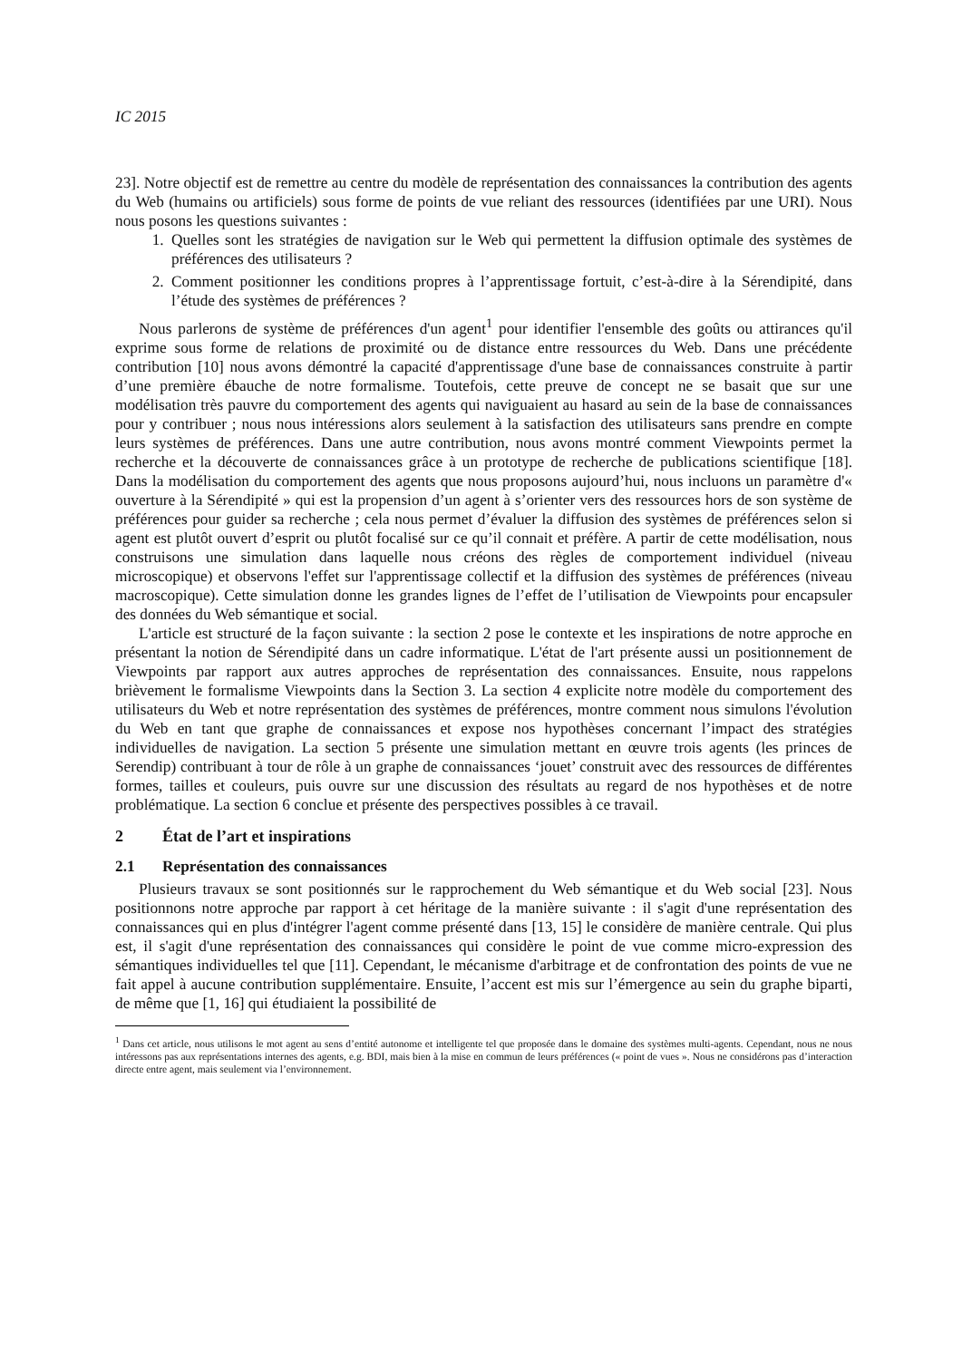IC 2015
23]. Notre objectif est de remettre au centre du modèle de représentation des connaissances la contribution des agents du Web (humains ou artificiels) sous forme de points de vue reliant des ressources (identifiées par une URI). Nous nous posons les questions suivantes :
1. Quelles sont les stratégies de navigation sur le Web qui permettent la diffusion optimale des systèmes de préférences des utilisateurs ?
2. Comment positionner les conditions propres à l’apprentissage fortuit, c’est-à-dire à la Sérendipité, dans l’étude des systèmes de préférences ?
Nous parlerons de système de préférences d'un agent<sup>1</sup> pour identifier l'ensemble des goûts ou attirances qu'il exprime sous forme de relations de proximité ou de distance entre ressources du Web. Dans une précédente contribution [10] nous avons démontré la capacité d'apprentissage d'une base de connaissances construite à partir d’une première ébauche de notre formalisme. Toutefois, cette preuve de concept ne se basait que sur une modélisation très pauvre du comportement des agents qui naviguaient au hasard au sein de la base de connaissances pour y contribuer ; nous nous intéressions alors seulement à la satisfaction des utilisateurs sans prendre en compte leurs systèmes de préférences. Dans une autre contribution, nous avons montré comment Viewpoints permet la recherche et la découverte de connaissances grâce à un prototype de recherche de publications scientifique [18]. Dans la modélisation du comportement des agents que nous proposons aujourd’hui, nous incluons un paramètre d'« ouverture à la Sérendipité » qui est la propension d’un agent à s’orienter vers des ressources hors de son système de préférences pour guider sa recherche ; cela nous permet d’évaluer la diffusion des systèmes de préférences selon si agent est plutôt ouvert d’esprit ou plutôt focalisé sur ce qu’il connait et préfère. A partir de cette modélisation, nous construisons une simulation dans laquelle nous créons des règles de comportement individuel (niveau microscopique) et observons l'effet sur l'apprentissage collectif et la diffusion des systèmes de préférences (niveau macroscopique). Cette simulation donne les grandes lignes de l’effet de l’utilisation de Viewpoints pour encapsuler des données du Web sémantique et social.
L'article est structuré de la façon suivante : la section 2 pose le contexte et les inspirations de notre approche en présentant la notion de Sérendipité dans un cadre informatique. L'état de l'art présente aussi un positionnement de Viewpoints par rapport aux autres approches de représentation des connaissances. Ensuite, nous rappelons brièvement le formalisme Viewpoints dans la Section 3. La section 4 explicite notre modèle du comportement des utilisateurs du Web et notre représentation des systèmes de préférences, montre comment nous simulons l'évolution du Web en tant que graphe de connaissances et expose nos hypothèses concernant l’impact des stratégies individuelles de navigation. La section 5 présente une simulation mettant en œuvre trois agents (les princes de Serendip) contribuant à tour de rôle à un graphe de connaissances ‘jouet’ construit avec des ressources de différentes formes, tailles et couleurs, puis ouvre sur une discussion des résultats au regard de nos hypothèses et de notre problématique. La section 6 conclue et présente des perspectives possibles à ce travail.
2 État de l’art et inspirations
2.1 Représentation des connaissances
Plusieurs travaux se sont positionnés sur le rapprochement du Web sémantique et du Web social [23]. Nous positionnons notre approche par rapport à cet héritage de la manière suivante : il s'agit d'une représentation des connaissances qui en plus d'intégrer l'agent comme présenté dans [13, 15] le considère de manière centrale. Qui plus est, il s'agit d'une représentation des connaissances qui considère le point de vue comme micro-expression des sémantiques individuelles tel que [11]. Cependant, le mécanisme d'arbitrage et de confrontation des points de vue ne fait appel à aucune contribution supplémentaire. Ensuite, l’accent est mis sur l’émergence au sein du graphe biparti, de même que [1, 16] qui étudiaient la possibilité de
<sup>1</sup> Dans cet article, nous utilisons le mot agent au sens d’entité autonome et intelligente tel que proposée dans le domaine des systèmes multi-agents. Cependant, nous ne nous intéressons pas aux représentations internes des agents, e.g. BDI, mais bien à la mise en commun de leurs préférences (« point de vues ». Nous ne considérons pas d’interaction directe entre agent, mais seulement via l’environnement.